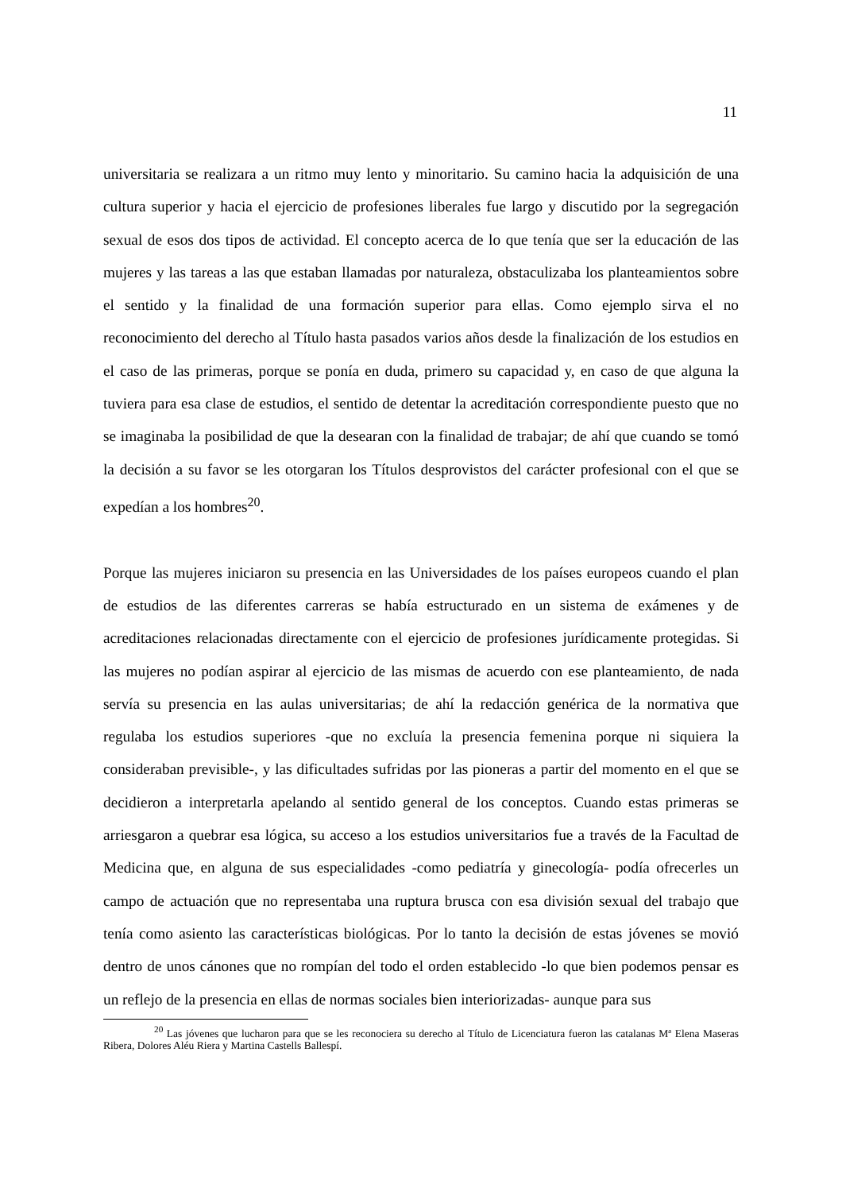11
universitaria se realizara a un ritmo muy lento y minoritario. Su camino hacia la adquisición de una cultura superior y hacia el ejercicio de profesiones liberales fue largo y discutido por la segregación sexual de esos dos tipos de actividad. El concepto acerca de lo que tenía que ser la educación de las mujeres y las tareas a las que estaban llamadas por naturaleza, obstaculizaba los planteamientos sobre el sentido y la finalidad de una formación superior para ellas. Como ejemplo sirva el no reconocimiento del derecho al Título hasta pasados varios años desde la finalización de los estudios en el caso de las primeras, porque se ponía en duda, primero su capacidad y, en caso de que alguna la tuviera para esa clase de estudios, el sentido de detentar la acreditación correspondiente puesto que no se imaginaba la posibilidad de que la desearan con la finalidad de trabajar; de ahí que cuando se tomó la decisión a su favor se les otorgaran los Títulos desprovistos del carácter profesional con el que se expedían a los hombres<sup>20</sup>.
Porque las mujeres iniciaron su presencia en las Universidades de los países europeos cuando el plan de estudios de las diferentes carreras se había estructurado en un sistema de exámenes y de acreditaciones relacionadas directamente con el ejercicio de profesiones jurídicamente protegidas. Si las mujeres no podían aspirar al ejercicio de las mismas de acuerdo con ese planteamiento, de nada servía su presencia en las aulas universitarias; de ahí la redacción genérica de la normativa que regulaba los estudios superiores -que no excluía la presencia femenina porque ni siquiera la consideraban previsible-, y las dificultades sufridas por las pioneras a partir del momento en el que se decidieron a interpretarla apelando al sentido general de los conceptos. Cuando estas primeras se arriesgaron a quebrar esa lógica, su acceso a los estudios universitarios fue a través de la Facultad de Medicina que, en alguna de sus especialidades -como pediatría y ginecología- podía ofrecerles un campo de actuación que no representaba una ruptura brusca con esa división sexual del trabajo que tenía como asiento las características biológicas. Por lo tanto la decisión de estas jóvenes se movió dentro de unos cánones que no rompían del todo el orden establecido -lo que bien podemos pensar es un reflejo de la presencia en ellas de normas sociales bien interiorizadas- aunque para sus
<sup>20</sup> Las jóvenes que lucharon para que se les reconociera su derecho al Título de Licenciatura fueron las catalanas Mª Elena Maseras Ribera, Dolores Aléu Riera y Martina Castells Ballespí.